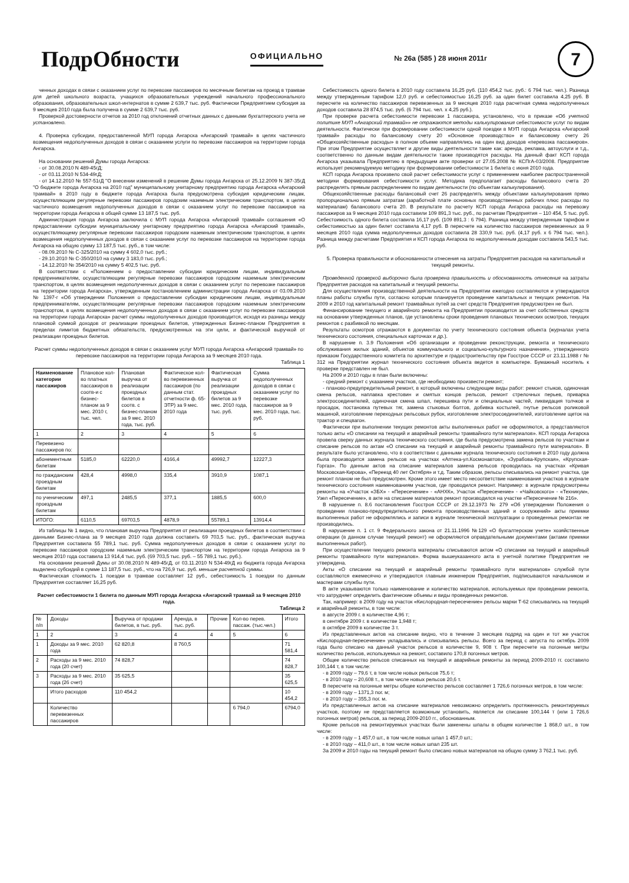ПодрОбности
ОФИЦИАЛЬНО
№ 26а (585 ) 28 июня 2011г
7
ченных доходах в связи с оказанием услуг по перевозке пассажиров по месячным билетам на проезд в трамвае для детей школьного возраста, учащихся образовательных учреждений начального профессионального образования, образовательных школ-интернатов в сумме 2 639,7 тыс. руб. Фактически Предприятием субсидия за 9 месяцев 2010 года была получена в сумме 2 639,7 тыс. руб.
Проверкой достоверности отчетов за 2010 год отклонений отчетных данных с данными бухгалтерского учета не установлено.
4. Проверка субсидии, предоставленной МУП города Ангарска «Ангарский трамвай» в целях частичного возмещения недополученных доходов в связи с оказанием услуги по перевозке пассажиров на территории города Ангарска.
На основании решений Думы города Ангарска:
- от 30.08.2010 N 489-45гД;
- от 03.11.2010 N 534-49гД;
- от 14.12.2010 № 557-51гД "О внесении изменений в решение Думы города Ангарска от 25.12.2009 N 387-35гД "О бюджете города Ангарска на 2010 год" муниципальному унитарному предприятию города Ангарска «Ангарский трамвай» в 2010 году в бюджете города Ангарска была предусмотрена субсидия юридическим лицам, осуществляющим регулярные перевозки пассажиров городским наземным электрическим транспортом, в целях частичного возмещения недополученных доходов в связи с оказанием услуг по перевозке пассажиров на территории города Ангарска в общей сумме 13 187,5 тыс. руб.
Администрация города Ангарска заключила с МУП города Ангарска «Ангарский трамвай» соглашения «О предоставлении субсидии муниципальному унитарному предприятию города Ангарска «Ангарский трамвай», осуществляющему регулярные перевозки пассажиров городским наземным электрическим транспортом, в целях возмещения недополученных доходов в связи с оказанием услуг по перевозке пассажиров на территории города Ангарска на общую сумму 13 187,5 тыс. руб., в том числе:
- 08.09.2010 № С-325/2010 на сумму 4 602,0 тыс. руб.;
- 29.10.2010 № С-350/2010 на сумму 3 183,0 тыс. руб.;
- 14.12.2010 № 354/2010 на сумму 5 402,5 тыс. руб.
В соответствии с «Положением о предоставлении субсидии юридическим лицам, индивидуальным предпринимателям, осуществляющим регулярные перевозки пассажиров городским наземным электрическим транспортом, в целях возмещения недополученных доходов в связи с оказанием услуг по перевозке пассажиров на территории города Ангарска», утвержденным постановлением администрации города Ангарска от 03.09.2010 № 1397-г «Об утверждении Положения о предоставлении субсидии юридическим лицам, индивидуальным предпринимателям, осуществляющим регулярные перевозки пассажиров городским наземным электрическим транспортом, в целях возмещения недополученных доходов в связи с оказанием услуг по перевозке пассажиров на территории города Ангарска» расчет суммы недополученных доходов производится, исходя из разницы между плановой суммой доходов от реализации проездных билетов, утвержденных Бизнес-планом Предприятия в пределах лимитов бюджетных обязательств, предусмотренных на эти цели, и фактической выручкой от реализации проездных билетов.
Расчет суммы недополученных доходов в связи с оказанием услуг МУП города Ангарска «Ангарский трамвай» по перевозке пассажиров на территории города Ангарска за 9 месяцев 2010 года.
Таблица 1
| Наименование категории пассажиров | Плановое кол-во платных пассажиров в соотв-и с бизнес-планом за 9 мес. 2010 г, тыс. чел. | Плановая выручка от реализации проездных билетов в соотв. с бизнес-планом за 9 мес. 2010 года, тыс. руб. | Фактическое кол-во перевезенных пассажиров (по данным стат. отчетности ф. 65-ЭТР) за 9 мес. 2010 года | Фактическая выручка от реализации проездных билетов за 9 мес. 2010 года, тыс. руб. | Сумма недополученных доходов в связи с оказанием услуг по перевозке пассажиров за 9 мес. 2010 года, тыс. руб. |
| --- | --- | --- | --- | --- | --- |
| 1 | 2 | 3 | 4 | 5 | 6 |
| Перевезено пассажиров по: | | | | | |
| абонементным билетам | 5185,0 | 62220,0 | 4166,4 | 49992,7 | 12227,3 |
| по гражданским проездным билетам | 428,4 | 4998,0 | 335,4 | 3910,9 | 1087,1 |
| по ученическим проездным билетам | 497,1 | 2485,5 | 377,1 | 1885,5 | 600,0 |
| ИТОГО: | 6110,5 | 69703,5 | 4878,9 | 55789,1 | 13914,4 |
Из таблицы № 1 видно, что плановая выручка Предприятия от реализации проездных билетов в соответствии с данными Бизнес-плана за 9 месяцев 2010 года должна составить 69 703,5 тыс. руб., фактическая выручка Предприятия составила 55 789,1 тыс. руб. Сумма недополученных доходов в связи с оказанием услуг по перевозке пассажиров городским наземным электрическим транспортом на территории города Ангарска за 9 месяцев 2010 года составила 13 914,4 тыс. руб. (69 703,5 тыс. руб. – 55 789,1 тыс. руб.).
На основании решений Думы от 30.08.2010 N 489-45гД, от 03.11.2010 N 534-49гД из бюджета города Ангарска выделено субсидий в сумме 13 187,5 тыс. руб., что на 726,9 тыс. руб. меньше расчетной суммы.
Фактическая стоимость 1 поездки в трамвае составляет 12 руб., себестоимость 1 поездки по данным Предприятия составляет 16,25 руб.
Расчет себестоимости 1 билета по данным МУП города Ангарска «Ангарский трамвай за 9 месяцев 2010 года.
Таблица 2
| № п/п | Доходы | Выручка от продажи билетов, в тыс. руб. | Аренда, в тыс. руб. | Прочие | Кол-во перев. пассаж. (тыс.чел.) | Итого |
| --- | --- | --- | --- | --- | --- | --- |
| 1 | 2 | 3 | 4 | 4 | 5 | 6 |
| 1 | Доходы за 9 мес. 2010 года | 62 820,8 | 8 760,5 | | | 71 581,4 |
| 2 | Расходы за 9 мес. 2010 года (20 счет) | 74 828,7 | | | | 74 828,7 |
| 3 | Расходы за 9 мес. 2010 года (26 счет) | 35 625,5 | | | | 35 625,5 |
| | Итого расходов | 110 454,2 | | | | 10 454,2 |
| | Количество перевезенных пассажиров | | | | 6 794,0 | 6794,0 |
Себестоимость одного билета в 2010 году составила 16,25 руб. (110 454,2 тыс. руб.: 6 794 тыс. чел.). Разница между утвержденным тарифом 12,0 руб. и себестоимостью 16,25 руб. за один билет составила 4,25 руб. В пересчете на количество пассажиров перевезенных за 9 месяцев 2010 года расчетная сумма недополученных доходов составила 28 874,5 тыс. руб. (6 794 тыс. чел. х 4,25 руб.).
При проверке расчета себестоимости перевозки 1 пассажира, установлено, что в приказе «Об учетной политике МУП «Ангарский трамвай»» не отражаются методы калькулирования себестоимости услуг по видам деятельности. Фактически при формировании себестоимости одной поездки в МУП города Ангарска «Ангарский трамвай» расходы по балансовому счету 20 «Основное производство» и балансовому счету 26 «Общехозяйственные расходы» в полном объеме направлялись на один вид доходов «перевозка пассажиров». При этом Предприятие осуществляет и другие виды деятельности такие как: аренда, реклама, автоуслуги и т.д., соответственно по данным видам деятельности также производятся расходы. На данный факт КСП города Ангарска указывала Предприятию в предыдущем акте проверки от 27.05.2008 № КСПгА-03/2008. Предприятие использует рекомендуемую методику при формировании себестоимости 1 билета с июня 2010 года.
КСП города Ангарска произвело свой расчет себестоимости услуг с применением наиболее распространенной методики формирования себестоимости услуг. Методика предполагает расходы балансового счета 20 распределять прямым распределением по видам деятельности (по объектам калькулирования).
Общехозяйственные расходы балансовый счет 26 распределять между объектами калькулирования прямо пропорционально прямым затратам (заработной плате основных производственных рабочих плюс расходы по материалам) балансового счета 20. В результате по расчету КСП города Ангарска расходы на перевозку пассажиров за 9 месяцев 2010 года составили 109 891,3 тыс. руб., по расчетам Предприятия – 110 454, 5 тыс. руб. Себестоимость одного билета составила 16,17 руб. (109 891,3 : 6 794). Разница между утвержденным тарифом и себестоимостью за один билет составила 4,17 руб. В пересчете на количество пассажиров перевезенных за 9 месяцев 2010 года сумма недополученных доходов составила 28 330,9 тыс. руб. (4,17 руб. х 6 794 тыс. чел.). Разница между расчетами Предприятия и КСП города Ангарска по недополученным доходам составила 543,5 тыс. руб.
5. Проверка правильности и обоснованности отнесения на затраты Предприятия расходов на капитальный и текущий ремонты.
Проведенной проверкой выборочно была проверена правильность и обоснованность отнесения на затраты Предприятия расходов на капитальный и текущий ремонты.
Для осуществления производственной деятельности на Предприятии ежегодно составляются и утверждаются планы работы службы пути, согласно которым планируется проведение капитальных и текущих ремонтов. На 2009 и 2010 год капитальный ремонт трамвайных путей за счет средств Предприятия предусмотрен не был.
Финансирование текущего и аварийного ремонта на Предприятии производится за счет собственных средств на основании утвержденных планов, где установлены сроки проведения плановых технических осмотров, текущих ремонтов с разбивкой по месяцам.
Результаты осмотров отражаются в документах по учету технического состояния объекта (журналах учета технического состояния, специальных карточках и др.).
В нарушение п. 3.9 Положения «Об организации и проведении реконструкции, ремонта и технического обслуживания жилых зданий, объектов коммунального и социально-культурного назначения», утвержденного приказом Государственного комитета по архитектуре и градостроительству при Госстрое СССР от 23.11.1988 г № 312 на Предприятии журнал технического состояния объекта ведется в компьютере. Бумажный носитель к проверке представлен не был.
На 2009 и 2010 годы в план были включены:
- средний ремонт с указанием участков, где необходимо произвести ремонт;
- планово-предупредительный ремонт, в который включены следующие виды работ: ремонт стыков, одиночная смена рельсов, наплавка крестовин и смятых концов рельсов, ремонт стрелочных перьев, приварка электросоединителей, одиночная смена шпал, перешивка пути и специальных частей, ликвидация толчков и просадок, постановка путевых тяг, замена стыковых болтов, добивка костылей, гнутье рельсов роликовой машиной, изготовление переходных рельсовых рубок, изготовление электросоединителей, изготовление щеток на трактор и спецвагон.
Фактически при выполнении текущих ремонтов акты выполненных работ не оформляются, а представляются только акты «О списании на текущий и аварийный ремонты трамвайного пути материалов». КСП города Ангарска провела сверку данных журнала технического состояния, где была предусмотрена замена рельсов по участкам и списание рельсов по актам «О списании на текущий и аварийный ремонты трамвайного пути материалов». В результате было установлено, что в соответствии с данными журнала технического состояния в 2010 году должна была производится замена рельсов на участках «Аптека-ул.Космонавтов», «Зурабова-Крупская», «Крупская-Горгаз». По данным актов на списание материалов замена рельсов проводилась на участках «Кривая Московская-Кирова», «Переезд 40 лет Октября» и т.д. Таким образом, рельсы списывались на ремонт участка, где ремонт планом не был предусмотрен. Кроме этого имеет место несоответствие наименования участков в журнале технического состояния наименованиям участков, где проводился ремонт. Например: в журнале предусмотрены ремонты на «Участок «ЗБХ» - «Пересечение» - «АНХК», Участок «Пересечение» - «Чайковского» - «Техникум», Узел «Пересечение», в акте на списание материалов ремонт производился на участке «Пересечение № 216».
В нарушение п. 8.6 постановления Госстроя СССР от 29.12.1973 № 279 «Об утверждении Положения о проведении планово-предупредительного ремонта производственных зданий и сооружений» акты приемки выполненных работ не оформлялись и записи в журнале технической эксплуатации о проведенных ремонтах не производились.
В нарушение п. 1 ст. 9 Федерального закона от 21.11.1996 №129 «О бухгалтерском учете» хозяйственные операции (в данном случае текущий ремонт) не оформляются оправдательными документами (актами приемки выполненных работ).
При осуществлении текущего ремонта материалы списываются актом «О списании на текущий и аварийный ремонты трамвайного пути материалов». Форма вышеуказанного акта в учетной политике Предприятия не утверждена.
Акты «О списании на текущий и аварийный ремонты трамвайного пути материалов» службой пути составляются ежемесячно и утверждаются главным инженером Предприятия, подписываются начальником и мастерами службы пути.
В акте указываются только наименование и количество материалов, используемых при проведении ремонта, что затрудняет определить фактические объемы и виды проведенных ремонтов.
Так, например: в 2009 году на участок «Кислородная-пересечение» рельсы марки Т-62 списывались на текущий и аварийный ремонты, в том числе:
в августе 2009 г. в количестве 4,96 т;
в сентябре 2009 г. в количестве 1,948 т;
в октябре 2009 в количестве 3 т.
Из представленных актов на списание видно, что в течение 3 месяцев подряд на один и тот же участок «Кислородная-пересечение» укладывались и списывались рельсы. Всего за период с августа по октябрь 2009 года было списано на данный участок рельсов в количестве 9, 908 т. При пересчете на погонные метры количество рельсов, используемых на ремонт, составило 170,8 погонных метров.
Общее количество рельсов списанных на текущий и аварийные ремонты за период 2009-2010 гг. составило 100,144 т, в том числе:
- в 2009 году – 79,6 т, в том числе новых рельсов 75,6 т;
- в 2010 году – 20,608 т., в том числе новых рельсов 20,6 т.
В пересчете на погонные метры общее количество рельсов составляет 1 726,6 погонных метров, в том числе:
- в 2009 году – 1371,3 пог. м;
- в 2010 году – 355,3 пог. м.
Из представленных актов на списание материалов невозможно определить протяженность ремонтируемых участков, поэтому не представляется возможным установить, является ли списание 100,144 т (или 1 726,6 погонных метров) рельсов, за период 2009-2010 гг., обоснованным.
Кроме рельсов на ремонтируемых участках были заменены шпалы в общем количестве 1 868,0 шт., в том числе:
- в 2009 году – 1 457,0 шт., в том числе новых шпал 1 457,0 шт.;
- в 2010 году – 411,0 шт., в том числе новых шпал 235 шт.
За 2009 и 2010 годы на текущий ремонт было списано новых материалов на общую сумму 3 762,1 тыс. руб.